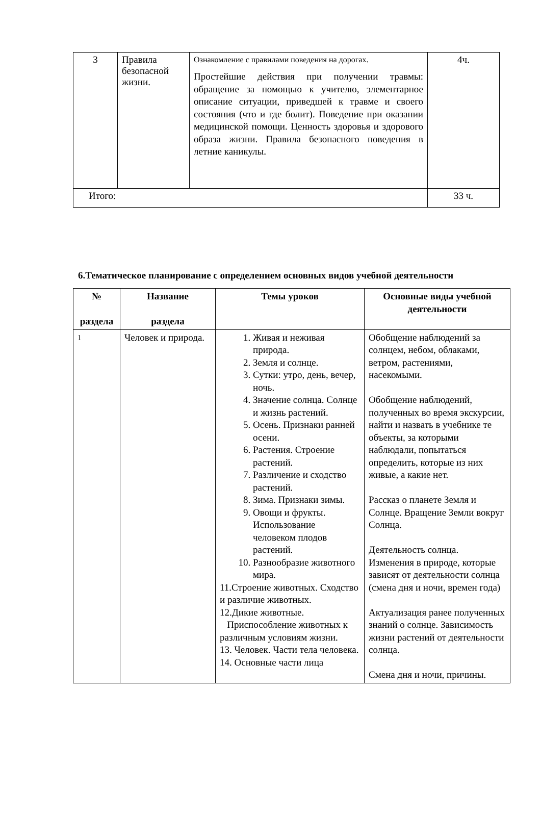| 3 | Правила безопасной жизни. | Ознакомление с правилами поведения на дорогах. Простейшие действия при получении травмы: обращение за помощью к учителю, элементарное описание ситуации, приведшей к травме и своего состояния (что и где болит). Поведение при оказании медицинской помощи. Ценность здоровья и здорового образа жизни. Правила безопасного поведения в летние каникулы. | 4ч. |
| Итого: | | | 33 ч. |
6.Тематическое планирование с определением основных видов учебной деятельности
| № раздела | Название раздела | Темы уроков | Основные виды учебной деятельности |
| --- | --- | --- | --- |
| 1 | Человек и природа. | 1. Живая и неживая природа. 2. Земля и солнце. 3. Сутки: утро, день, вечер, ночь. 4. Значение солнца. Солнце и жизнь растений. 5. Осень. Признаки ранней осени. 6. Растения. Строение растений. 7. Различение и сходство растений. 8. Зима. Признаки зимы. 9. Овощи и фрукты. Использование человеком плодов растений. 10. Разнообразие животного мира. 11.Строение животных. Сходство и различие животных. 12.Дикие животные. Приспособление животных к различным условиям жизни. 13. Человек. Части тела человека. 14. Основные части лица | Обобщение наблюдений за солнцем, небом, облаками, ветром, растениями, насекомыми. Обобщение наблюдений, полученных во время экскурсии, найти и назвать в учебнике те объекты, за которыми наблюдали, попытаться определить, которые из них живые, а какие нет. Рассказ о планете Земля и Солнце. Вращение Земли вокруг Солнца. Деятельность солнца. Изменения в природе, которые зависят от деятельности солнца (смена дня и ночи, времен года) Актуализация ранее полученных знаний о солнце. Зависимость жизни растений от деятельности солнца. Смена дня и ночи, причины. |